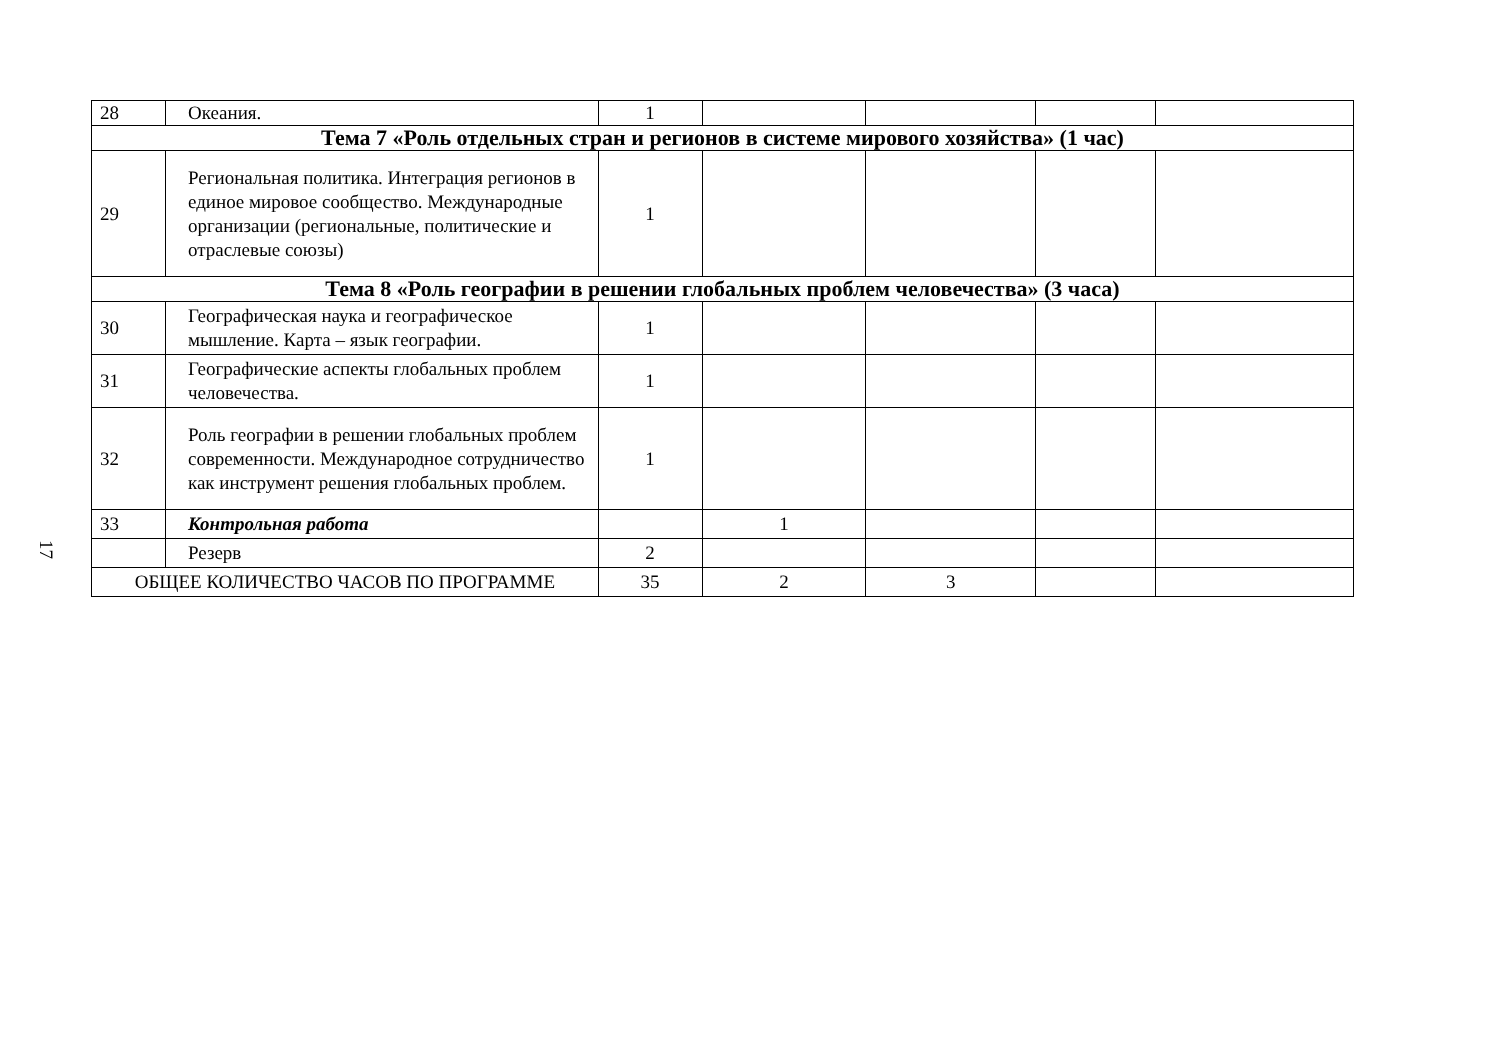17
| 28 | Океания. | 1 | | | | |
| Тема 7 «Роль отдельных стран и регионов в системе мирового хозяйства» (1 час) | | | | | | |
| 29 | Региональная политика. Интеграция регионов в единое мировое сообщество. Международные организации (региональные, политические и отраслевые союзы) | 1 | | | | |
| Тема 8 «Роль географии в решении глобальных проблем человечества» (3 часа) | | | | | | |
| 30 | Географическая наука и географическое мышление. Карта – язык географии. | 1 | | | | |
| 31 | Географические аспекты глобальных проблем человечества. | 1 | | | | |
| 32 | Роль географии в решении глобальных проблем современности. Международное сотрудничество как инструмент решения глобальных проблем. | 1 | | | | |
| 33 | Контрольная работа | | 1 | | | |
| | Резерв | 2 | | | | |
| ОБЩЕЕ КОЛИЧЕСТВО ЧАСОВ ПО ПРОГРАММЕ | | 35 | 2 | 3 | | |